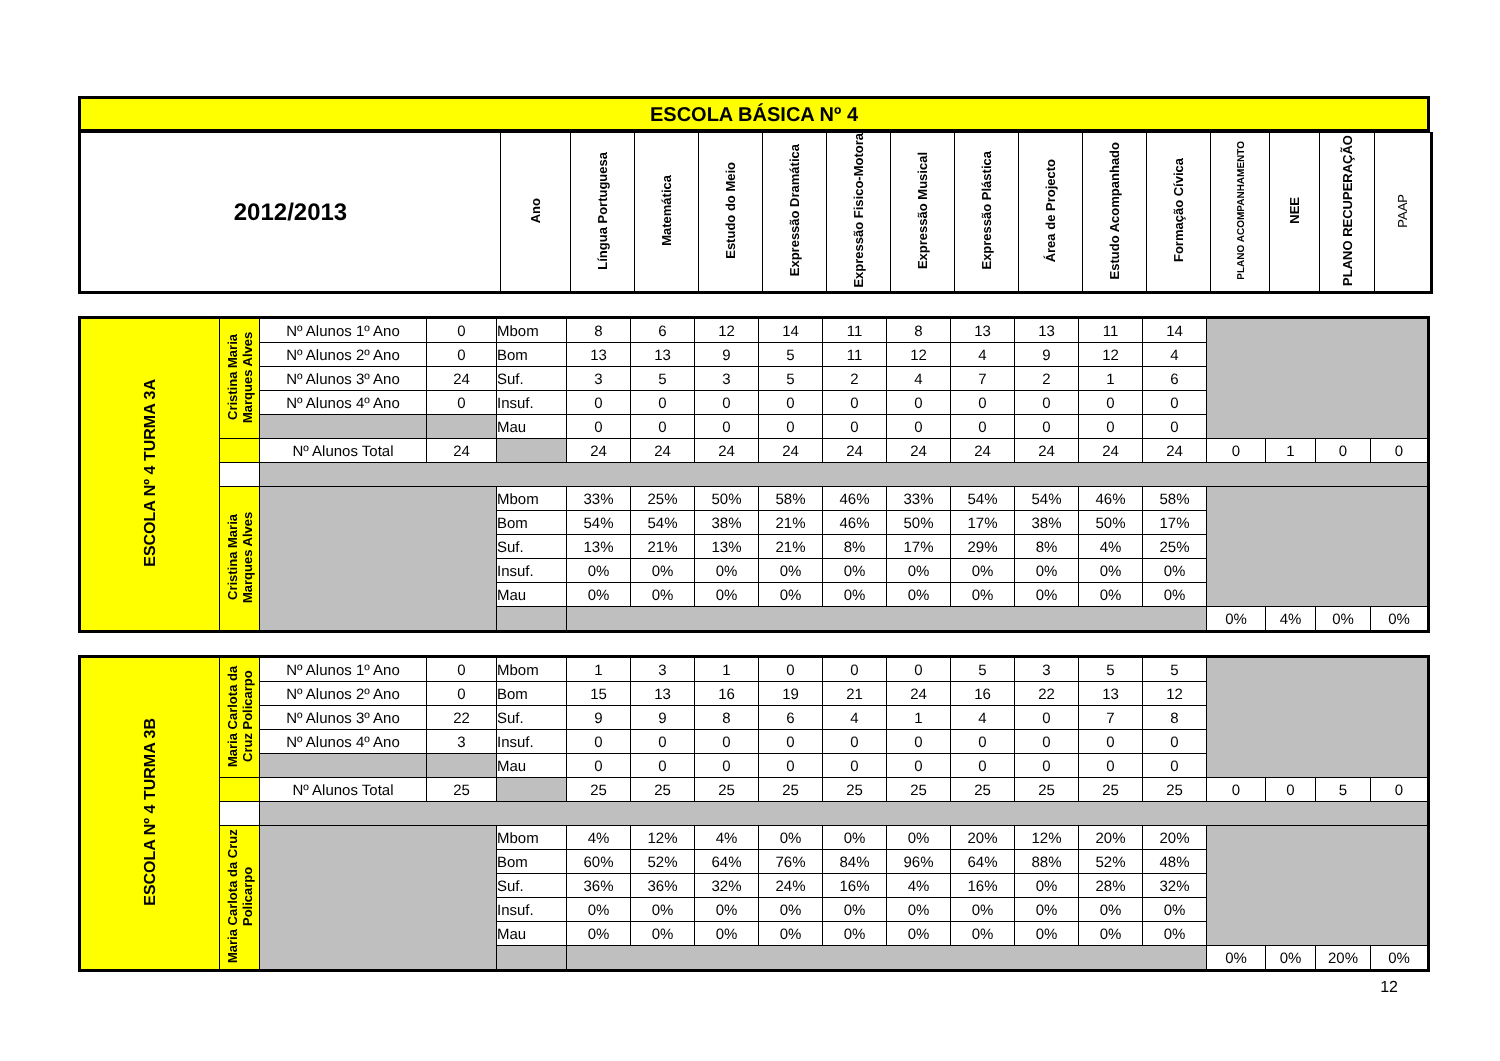| ESCOLA BÁSICA Nº 4 |
| 2012/2013 | Ano | Língua Portuguesa | Matemática | Estudo do Meio | Expressão Dramática | Expressão Fisico-Motora | Expressão Musical | Expressão Plástica | Área de Projecto | Estudo Acompanhado | Formação Cívica | PLANO ACOMPANHAMENTO | NEE | PLANO RECUPERAÇÃO | PAAP |
| ESCOLA Nº 4 TURMA 3A | Cristina Maria Marques Alves | Nº Alunos 1º Ano | 0 | Mbom | 8 | 6 | 12 | 14 | 11 | 8 | 13 | 13 | 11 | 14 | | | | |
| | | Nº Alunos 2º Ano | 0 | Bom | 13 | 13 | 9 | 5 | 11 | 12 | 4 | 9 | 12 | 4 | | | | |
| | | Nº Alunos 3º Ano | 24 | Suf. | 3 | 5 | 3 | 5 | 2 | 4 | 7 | 2 | 1 | 6 | | | | |
| | | Nº Alunos 4º Ano | 0 | Insuf. | 0 | 0 | 0 | 0 | 0 | 0 | 0 | 0 | 0 | 0 | | | | |
| | | | | Mau | 0 | 0 | 0 | 0 | 0 | 0 | 0 | 0 | 0 | 0 | | | | |
| | | Nº Alunos Total | 24 | | 24 | 24 | 24 | 24 | 24 | 24 | 24 | 24 | 24 | 24 | 0 | 1 | 0 | 0 |
| | Cristina Maria Marques Alves | | | Mbom | 33% | 25% | 50% | 58% | 46% | 33% | 54% | 54% | 46% | 58% | | | | |
| | | | | Bom | 54% | 54% | 38% | 21% | 46% | 50% | 17% | 38% | 50% | 17% | | | | |
| | | | | Suf. | 13% | 21% | 13% | 21% | 8% | 17% | 29% | 8% | 4% | 25% | | | | |
| | | | | Insuf. | 0% | 0% | 0% | 0% | 0% | 0% | 0% | 0% | 0% | 0% | | | | |
| | | | | Mau | 0% | 0% | 0% | 0% | 0% | 0% | 0% | 0% | 0% | 0% | | | | |
| | | | | | | | | | | | | | | | 0% | 4% | 0% | 0% |
| ESCOLA Nº 4 TURMA 3B | Maria Carlota da Cruz Policarpo | Nº Alunos 1º Ano | 0 | Mbom | 1 | 3 | 1 | 0 | 0 | 0 | 5 | 3 | 5 | 5 | | | | |
| | | Nº Alunos 2º Ano | 0 | Bom | 15 | 13 | 16 | 19 | 21 | 24 | 16 | 22 | 13 | 12 | | | | |
| | | Nº Alunos 3º Ano | 22 | Suf. | 9 | 9 | 8 | 6 | 4 | 1 | 4 | 0 | 7 | 8 | | | | |
| | | Nº Alunos 4º Ano | 3 | Insuf. | 0 | 0 | 0 | 0 | 0 | 0 | 0 | 0 | 0 | 0 | | | | |
| | | | | Mau | 0 | 0 | 0 | 0 | 0 | 0 | 0 | 0 | 0 | 0 | | | | |
| | | Nº Alunos Total | 25 | | 25 | 25 | 25 | 25 | 25 | 25 | 25 | 25 | 25 | 25 | 0 | 0 | 5 | 0 |
| | Maria Carlota da Cruz Policarpo | | | Mbom | 4% | 12% | 4% | 0% | 0% | 0% | 20% | 12% | 20% | 20% | | | | |
| | | | | Bom | 60% | 52% | 64% | 76% | 84% | 96% | 64% | 88% | 52% | 48% | | | | |
| | | | | Suf. | 36% | 36% | 32% | 24% | 16% | 4% | 16% | 0% | 28% | 32% | | | | |
| | | | | Insuf. | 0% | 0% | 0% | 0% | 0% | 0% | 0% | 0% | 0% | 0% | | | | |
| | | | | Mau | 0% | 0% | 0% | 0% | 0% | 0% | 0% | 0% | 0% | 0% | | | | |
| | | | | | | | | | | | | | | | 0% | 0% | 20% | 0% |
12